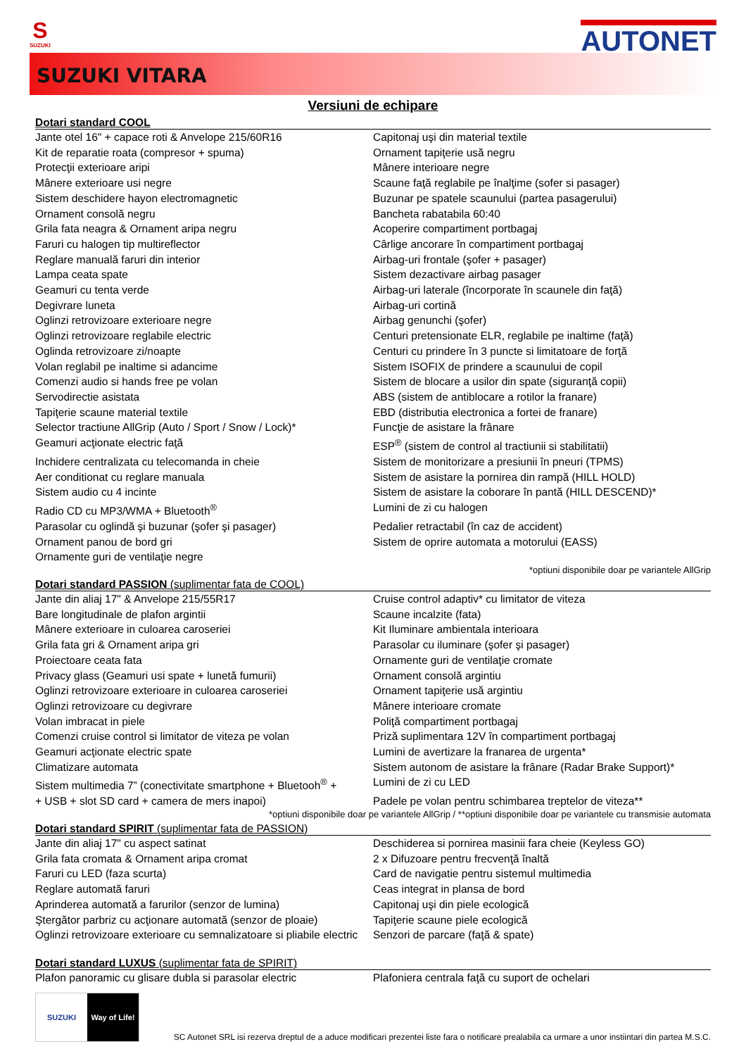S
SUZUKI
AUTONET
SUZUKI VITARA
Versiuni de echipare
Dotari standard COOL
| Jante otel 16" + capace roti & Anvelope 215/60R16 | Capitonaj uşi din material textile |
| Kit de reparatie roata (compresor + spuma) | Ornament tapiţerie usă negru |
| Protecţii exterioare aripi | Mânere interioare negre |
| Mânere exterioare usi negre | Scaune faţă reglabile pe înalţime (sofer si pasager) |
| Sistem deschidere hayon electromagnetic | Buzunar pe spatele scaunului (partea pasagerului) |
| Ornament consolă negru | Bancheta rabatabila 60:40 |
| Grila fata neagra & Ornament aripa negru | Acoperire compartiment portbagaj |
| Faruri cu halogen tip multireflector | Cârlige ancorare în compartiment portbagaj |
| Reglare manuală faruri din interior | Airbag-uri frontale (şofer + pasager) |
| Lampa ceata spate | Sistem dezactivare airbag pasager |
| Geamuri cu tenta verde | Airbag-uri laterale (încorporate în scaunele din faţă) |
| Degivrare luneta | Airbag-uri cortină |
| Oglinzi retrovizoare exterioare negre | Airbag genunchi (şofer) |
| Oglinzi retrovizoare reglabile electric | Centuri pretensionate ELR, reglabile pe inaltime (faţă) |
| Oglinda retrovizoare zi/noapte | Centuri cu prindere în 3 puncte si limitatoare de forţă |
| Volan reglabil pe inaltime si adancime | Sistem ISOFIX de prindere a scaunului de copil |
| Comenzi audio si hands free pe volan | Sistem de blocare a usilor din spate (siguranţă copii) |
| Servodirectie asistata | ABS (sistem de antiblocare a rotilor la franare) |
| Tapiţerie scaune material textile | EBD (distributia electronica a fortei de franare) |
| Selector tractiune AllGrip (Auto / Sport / Snow / Lock)* | Funcţie de asistare la frânare |
| Geamuri acţionate electric faţă | ESP<sup>®</sup> (sistem de control al tractiunii si stabilitatii) |
| Inchidere centralizata cu telecomanda in cheie | Sistem de monitorizare a presiunii în pneuri (TPMS) |
| Aer conditionat cu reglare manuala | Sistem de asistare la pornirea din rampă (HILL HOLD) |
| Sistem audio cu 4 incinte | Sistem de asistare la coborare în pantă (HILL DESCEND)* |
| Radio CD cu MP3/WMA + Bluetooth<sup>®</sup> | Lumini de zi cu halogen |
| Parasolar cu oglindă şi buzunar (şofer şi pasager) | Pedalier retractabil (în caz de accident) |
| Ornament panou de bord gri | Sistem de oprire automata a motorului (EASS) |
| Ornamente guri de ventilaţie negre | |
*optiuni disponibile doar pe variantele AllGrip
Dotari standard PASSION (suplimentar fata de COOL)
| Jante din aliaj 17" & Anvelope 215/55R17 | Cruise control adaptiv* cu limitator de viteza |
| Bare longitudinale de plafon argintii | Scaune incalzite (fata) |
| Mânere exterioare in culoarea caroseriei | Kit Iluminare ambientala interioara |
| Grila fata gri & Ornament aripa gri | Parasolar cu iluminare (şofer şi pasager) |
| Proiectoare ceata fata | Ornamente guri de ventilaţie cromate |
| Privacy glass (Geamuri usi spate + lunetă fumurii) | Ornament consolă argintiu |
| Oglinzi retrovizoare exterioare in culoarea caroseriei | Ornament tapiţerie usă argintiu |
| Oglinzi retrovizoare cu degivrare | Mânere interioare cromate |
| Volan imbracat in piele | Poliţă compartiment portbagaj |
| Comenzi cruise control si limitator de viteza pe volan | Priză suplimentara 12V în compartiment portbagaj |
| Geamuri acţionate electric spate | Lumini de avertizare la franarea de urgenta* |
| Climatizare automata | Sistem autonom de asistare la frânare (Radar Brake Support)* |
| Sistem multimedia 7” (conectivitate smartphone + Bluetooh<sup>®</sup> + | Lumini de zi cu LED |
| + USB + slot SD card + camera de mers inapoi) | Padele pe volan pentru schimbarea treptelor de viteza** |
*optiuni disponibile doar pe variantele AllGrip / **optiuni disponibile doar pe variantele cu transmisie automata
Dotari standard SPIRIT (suplimentar fata de PASSION)
| Jante din aliaj 17" cu aspect satinat | Deschiderea si pornirea masinii fara cheie (Keyless GO) |
| Grila fata cromata & Ornament aripa cromat | 2 x Difuzoare pentru frecvenţă înaltă |
| Faruri cu LED (faza scurta) | Card de navigatie pentru sistemul multimedia |
| Reglare automată faruri | Ceas integrat in plansa de bord |
| Aprinderea automată a farurilor (senzor de lumina) | Capitonaj uşi din piele ecologică |
| Ştergător parbriz cu acţionare automată (senzor de ploaie) | Tapiţerie scaune piele ecologică |
| Oglinzi retrovizoare exterioare cu semnalizatoare si pliabile electric | Senzori de parcare (faţă & spate) |
Dotari standard LUXUS (suplimentar fata de SPIRIT)
| Plafon panoramic cu glisare dubla si parasolar electric | Plafoniera centrala faţă cu suport de ochelari |
SUZUKI Way of Life!
SC Autonet SRL isi rezerva dreptul de a aduce modificari prezentei liste fara o notificare prealabila ca urmare a unor instiintari din partea M.S.C.